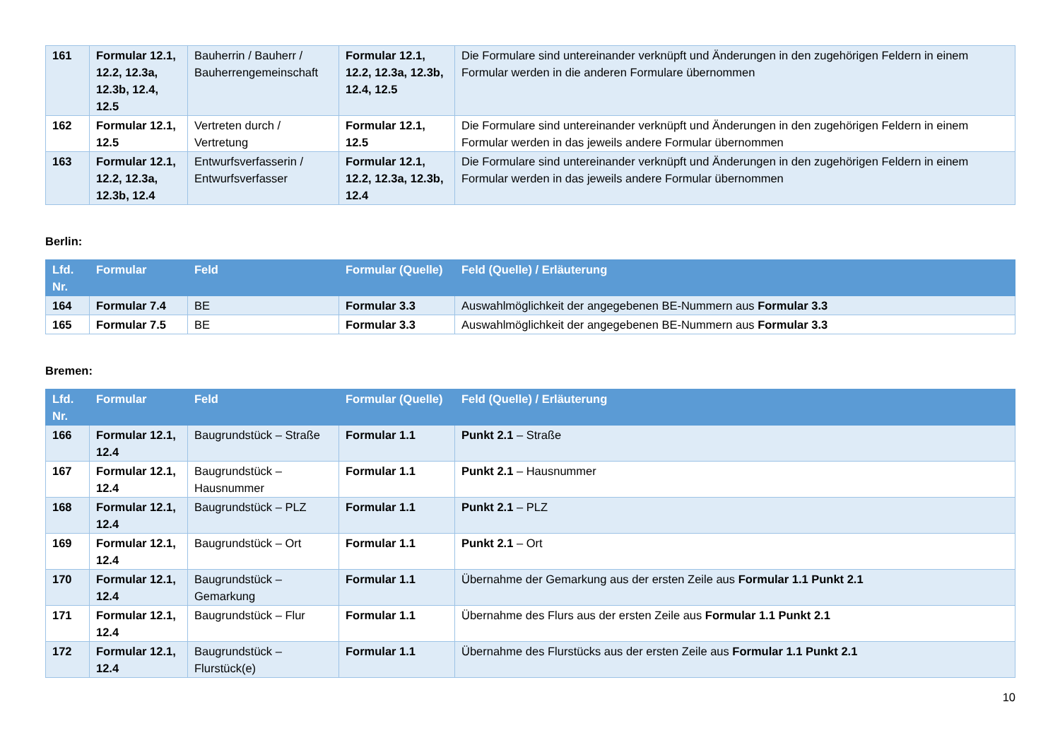| 161 | Formular 12.1, 12.2, 12.3a, 12.3b, 12.4, 12.5 | Bauherrin / Bauherr / Bauherrengemeinschaft | Formular 12.1, 12.2, 12.3a, 12.3b, 12.4, 12.5 | Die Formulare sind untereinander verknüpft und Änderungen in den zugehörigen Feldern in einem Formular werden in die anderen Formulare übernommen |
| 162 | Formular 12.1, 12.5 | Vertreten durch / Vertretung | Formular 12.1, 12.5 | Die Formulare sind untereinander verknüpft und Änderungen in den zugehörigen Feldern in einem Formular werden in das jeweils andere Formular übernommen |
| 163 | Formular 12.1, 12.2, 12.3a, 12.3b, 12.4 | Entwurfsverfasserin / Entwurfsverfasser | Formular 12.1, 12.2, 12.3a, 12.3b, 12.4 | Die Formulare sind untereinander verknüpft und Änderungen in den zugehörigen Feldern in einem Formular werden in das jeweils andere Formular übernommen |
Berlin:
| Lfd. Nr. | Formular | Feld | Formular (Quelle) | Feld (Quelle) / Erläuterung |
| --- | --- | --- | --- | --- |
| 164 | Formular 7.4 | BE | Formular 3.3 | Auswahlmöglichkeit der angegebenen BE-Nummern aus Formular 3.3 |
| 165 | Formular 7.5 | BE | Formular 3.3 | Auswahlmöglichkeit der angegebenen BE-Nummern aus Formular 3.3 |
Bremen:
| Lfd. Nr. | Formular | Feld | Formular (Quelle) | Feld (Quelle) / Erläuterung |
| --- | --- | --- | --- | --- |
| 166 | Formular 12.1, 12.4 | Baugrundstück – Straße | Formular 1.1 | Punkt 2.1 – Straße |
| 167 | Formular 12.1, 12.4 | Baugrundstück – Hausnummer | Formular 1.1 | Punkt 2.1 – Hausnummer |
| 168 | Formular 12.1, 12.4 | Baugrundstück – PLZ | Formular 1.1 | Punkt 2.1 – PLZ |
| 169 | Formular 12.1, 12.4 | Baugrundstück – Ort | Formular 1.1 | Punkt 2.1 – Ort |
| 170 | Formular 12.1, 12.4 | Baugrundstück – Gemarkung | Formular 1.1 | Übernahme der Gemarkung aus der ersten Zeile aus Formular 1.1 Punkt 2.1 |
| 171 | Formular 12.1, 12.4 | Baugrundstück – Flur | Formular 1.1 | Übernahme des Flurs aus der ersten Zeile aus Formular 1.1 Punkt 2.1 |
| 172 | Formular 12.1, 12.4 | Baugrundstück – Flurstück(e) | Formular 1.1 | Übernahme des Flurstücks aus der ersten Zeile aus Formular 1.1 Punkt 2.1 |
10